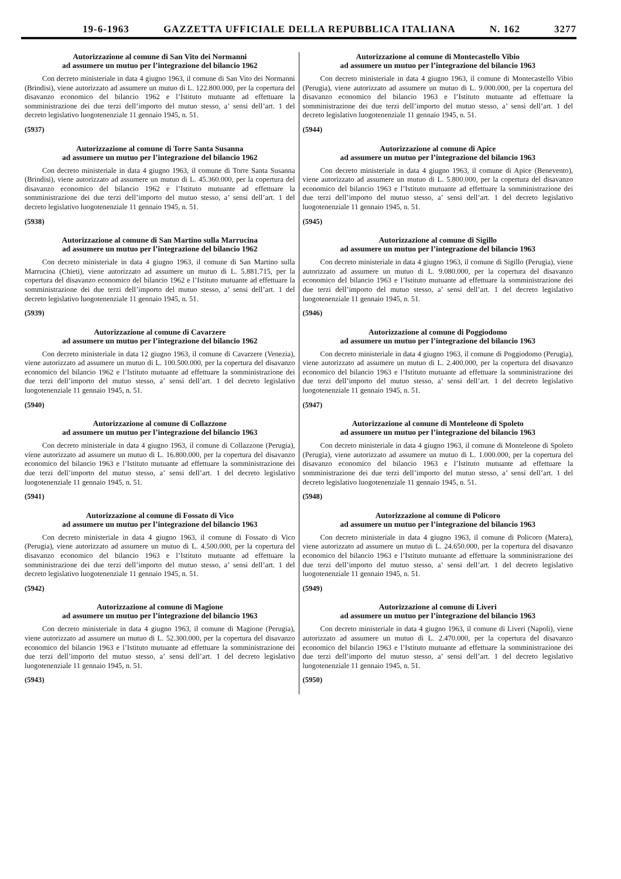19-6-1963 GAZZETTA UFFICIALE DELLA REPUBBLICA ITALIANA N. 162 3277
Autorizzazione al comune di San Vito dei Normanni
ad assumere un mutuo per l’integrazione del bilancio 1962
Con decreto ministeriale in data 4 giugno 1963, il comune di San Vito dei Normanni (Brindisi), viene autorizzato ad assumere un mutuo di L. 122.800.000, per la copertura del disavanzo economico del bilancio 1962 e l’Istituto mutuante ad effettuare la somministrazione dei due terzi dell’importo del mutuo stesso, a’ sensi dell’art. 1 del decreto legislativo luogotenenziale 11 gennaio 1945, n. 51.
(5937)
Autorizzazione al comune di Torre Santa Susanna
ad assumere un mutuo per l’integrazione del bilancio 1962
Con decreto ministeriale in data 4 giugno 1963, il comune di Torre Santa Susanna (Brindisi), viene autorizzato ad assumere un mutuo di L. 45.360.000, per la copertura del disavanzo economico del bilancio 1962 e l’Istituto mutuante ad effettuare la somministrazione dei due terzi dell’importo del mutuo stesso, a’ sensi dell’art. 1 del decreto legislativo luogotenenziale 11 gennaio 1945, n. 51.
(5938)
Autorizzazione al comune di San Martino sulla Marrucina
ad assumere un mutuo per l’integrazione del bilancio 1962
Con decreto ministeriale in data 4 giugno 1963, il comune di San Martino sulla Marrucina (Chieti), viene autorizzato ad assumere un mutuo di L. 5.881.715, per la copertura del disavanzo economico del bilancio 1962 e l’Istituto mutuante ad effettuare la somministrazione dei due terzi dell’importo del mutuo stesso, a’ sensi dell’art. 1 del decreto legislativo luogotenenziale 11 gennaio 1945, n. 51.
(5939)
Autorizzazione al comune di Cavarzere
ad assumere un mutuo per l’integrazione del bilancio 1962
Con decreto ministeriale in data 12 giugno 1963, il comune di Cavarzere (Venezia), viene autorizzato ad assumere un mutuo di L. 100.500.000, per la copertura del disavanzo economico del bilancio 1962 e l’Istituto mutuante ad effettuare la somministrazione dei due terzi dell’importo del mutuo stesso, a’ sensi dell’art. 1 del decreto legislativo luogotenenziale 11 gennaio 1945, n. 51.
(5940)
Autorizzazione al comune di Collazzone
ad assumere un mutuo per l’integrazione del bilancio 1963
Con decreto ministeriale in data 4 giugno 1963, il comune di Collazzone (Perugia), viene autorizzato ad assumere un mutuo di L. 16.800.000, per la copertura del disavanzo economico del bilancio 1963 e l’Istituto mutuante ad effettuare la somministrazione dei due terzi dell’importo del mutuo stesso, a’ sensi dell’art. 1 del decreto legislativo luogotenenziale 11 gennaio 1945, n. 51.
(5941)
Autorizzazione al comune di Fossato di Vico
ad assumere un mutuo per l’integrazione del bilancio 1963
Con decreto ministeriale in data 4 giugno 1963, il comune di Fossato di Vico (Perugia), viene autorizzato ad assumere un mutuo di L. 4.500.000, per la copertura del disavanzo economico del bilancio 1963 e l’Istituto mutuante ad effettuare la somministrazione dei due terzi dell’importo del mutuo stesso, a’ sensi dell’art. 1 del decreto legislativo luogotenenziale 11 gennaio 1945, n. 51.
(5942)
Autorizzazione al comune di Magione
ad assumere un mutuo per l’integrazione del bilancio 1963
Con decreto ministeriale in data 4 giugno 1963, il comune di Magione (Perugia), viene autorizzato ad assumere un mutuo di L. 52.300.000, per la copertura del disavanzo economico del bilancio 1963 e l’Istituto mutuante ad effettuare la somministrazione dei due terzi dell’importo del mutuo stesso, a’ sensi dell’art. 1 del decreto legislativo luogotenenziale 11 gennaio 1945, n. 51.
(5943)
Autorizzazione al comune di Montecastello Vibio
ad assumere un mutuo per l’integrazione del bilancio 1963
Con decreto ministeriale in data 4 giugno 1963, il comune di Montecastello Vibio (Perugia), viene autorizzato ad assumere un mutuo di L. 9.000.000, per la copertura del disavanzo economico del bilancio 1963 e l’Istituto mutuante ad effettuare la somministrazione dei due terzi dell’importo del mutuo stesso, a’ sensi dell’art. 1 del decreto legislativo luogotenenziale 11 gennaio 1945, n. 51.
(5944)
Autorizzazione al comune di Apice
ad assumere un mutuo per l’integrazione del bilancio 1963
Con decreto ministeriale in data 4 giugno 1963, il comune di Apice (Benevento), viene autorizzato ad assumere un mutuo di L. 5.800.000, per la copertura del disavanzo economico del bilancio 1963 e l’Istituto mutuante ad effettuare la somministrazione dei due terzi dell’importo del mutuo stesso, a’ sensi dell’art. 1 del decreto legislativo luogotenenziale 11 gennaio 1945, n. 51.
(5945)
Autorizzazione al comune di Sigillo
ad assumere un mutuo per l’integrazione del bilancio 1963
Con decreto ministeriale in data 4 giugno 1963, il comune di Sigillo (Perugia), viene autorizzato ad assumere un mutuo di L. 9.080.000, per la copertura del disavanzo economico del bilancio 1963 e l’Istituto mutuante ad effettuare la somministrazione dei due terzi dell’importo del mutuo stesso, a’ sensi dell’art. 1 del decreto legislativo luogotenenziale 11 gennaio 1945, n. 51.
(5946)
Autorizzazione al comune di Poggiodomo
ad assumere un mutuo per l’integrazione del bilancio 1963
Con decreto ministeriale in data 4 giugno 1963, il comune di Poggiodomo (Perugia), viene autorizzato ad assumere un mutuo di L. 2.400.000, per la copertura del disavanzo economico del bilancio 1963 e l’Istituto mutuante ad effettuare la somministrazione dei due terzi dell’importo del mutuo stesso, a’ sensi dell’art. 1 del decreto legislativo luogotenenziale 11 gennaio 1945, n. 51.
(5947)
Autorizzazione al comune di Monteleone di Spoleto
ad assumere un mutuo per l’integrazione del bilancio 1963
Con decreto ministeriale in data 4 giugno 1963, il comune di Monteleone di Spoleto (Perugia), viene autorizzato ad assumere un mutuo di L. 1.000.000, per la copertura del disavanzo economico del bilancio 1963 e l’Istituto mutuante ad effettuare la somministrazione dei due terzi dell’importo del mutuo stesso, a’ sensi dell’art. 1 del decreto legislativo luogotenenziale 11 gennaio 1945, n. 51.
(5948)
Autorizzazione al comune di Policoro
ad assumere un mutuo per l’integrazione del bilancio 1963
Con decreto ministeriale in data 4 giugno 1963, il comune di Policoro (Matera), viene autorizzato ad assumere un mutuo di L. 24.650.000, per la copertura del disavanzo economico del bilancio 1963 e l’Istituto mutuante ad effettuare la somministrazione dei due terzi dell’importo del mutuo stesso, a’ sensi dell’art. 1 del decreto legislativo luogotenenziale 11 gennaio 1945, n. 51.
(5949)
Autorizzazione al comune di Liveri
ad assumere un mutuo per l’integrazione del bilancio 1963
Con decreto ministeriale in data 4 giugno 1963, il comune di Liveri (Napoli), viene autorizzato ad assumere un mutuo di L. 2.470.000, per la copertura del disavanzo economico del bilancio 1963 e l’Istituto mutuante ad effettuare la somministrazione dei due terzi dell’importo del mutuo stesso, a’ sensi dell’art. 1 del decreto legislativo luogotenenziale 11 gennaio 1945, n. 51.
(5950)